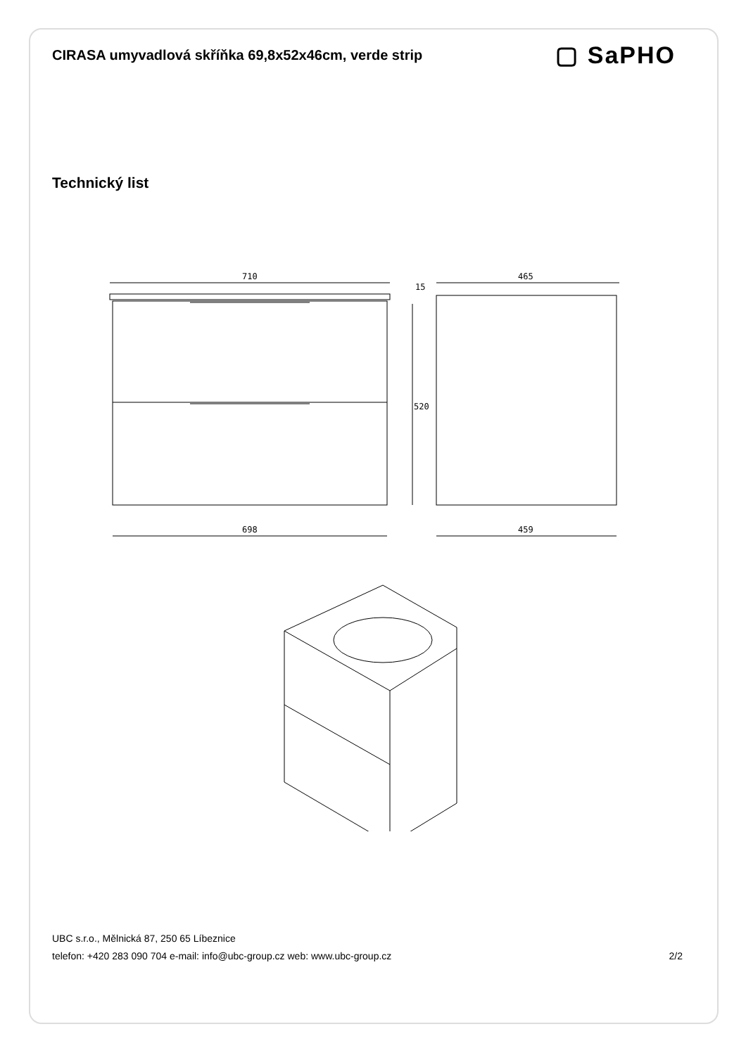CIRASA umyvadlová skříňka 69,8x52x46cm, verde strip
▢ SaPHO
Technický list
710
15
520
465
698
459
UBC s.r.o., Mělnická 87, 250 65 Líbeznice
telefon: +420 283 090 704 e-mail: info@ubc-group.cz web: www.ubc-group.cz 2/2